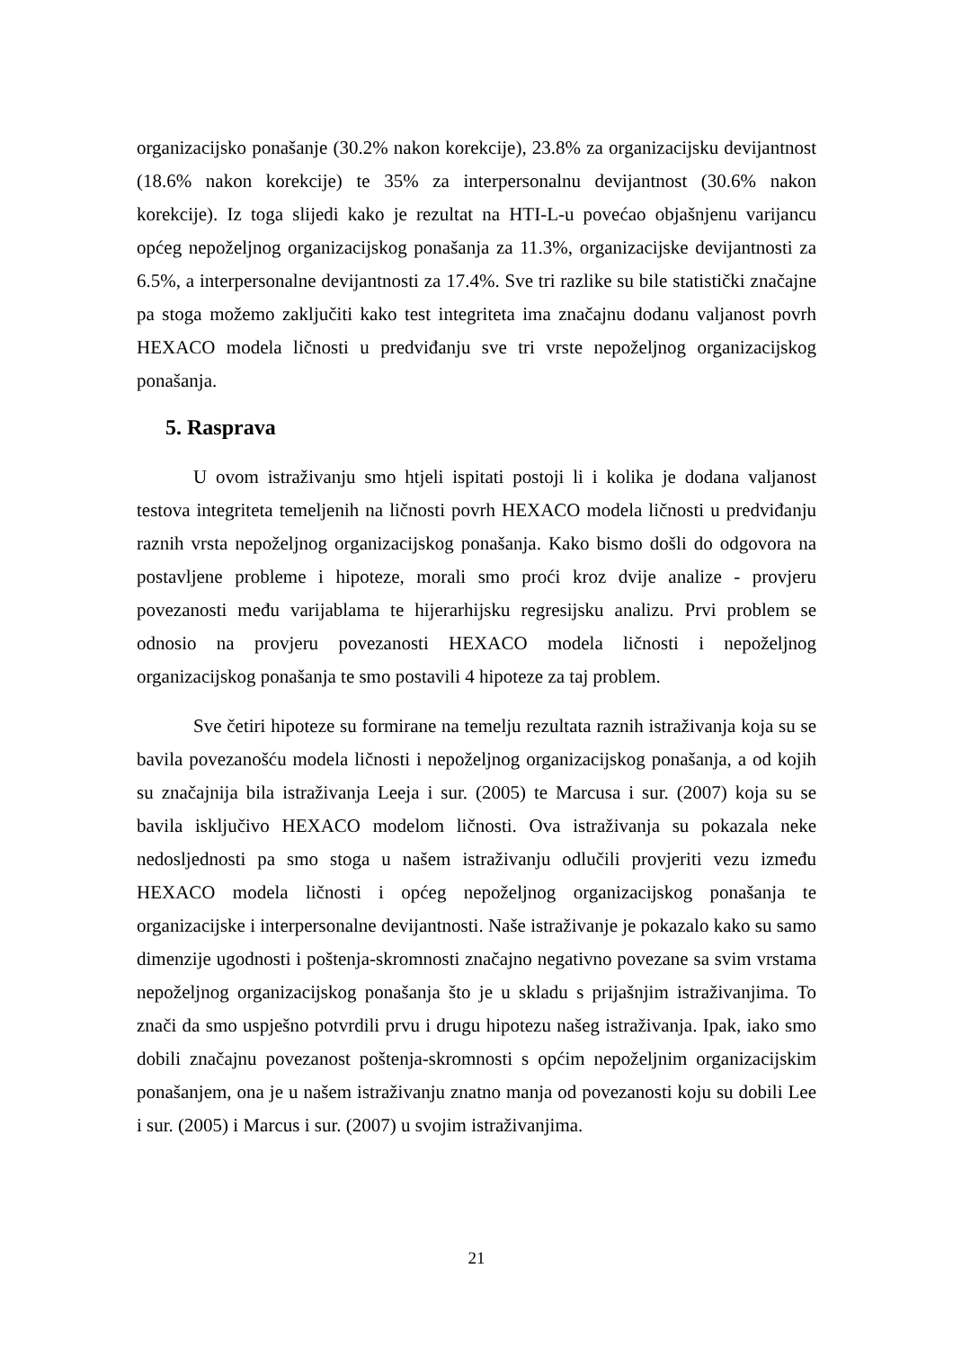organizacijsko ponašanje (30.2% nakon korekcije), 23.8% za organizacijsku devijantnost (18.6% nakon korekcije) te 35% za interpersonalnu devijantnost (30.6% nakon korekcije). Iz toga slijedi kako je rezultat na HTI-L-u povećao objašnjenu varijancu općeg nepoželjnog organizacijskog ponašanja za 11.3%, organizacijske devijantnosti za 6.5%, a interpersonalne devijantnosti za 17.4%. Sve tri razlike su bile statistički značajne pa stoga možemo zaključiti kako test integriteta ima značajnu dodanu valjanost povrh HEXACO modela ličnosti u predviđanju sve tri vrste nepoželjnog organizacijskog ponašanja.
5. Rasprava
U ovom istraživanju smo htjeli ispitati postoji li i kolika je dodana valjanost testova integriteta temeljenih na ličnosti povrh HEXACO modela ličnosti u predviđanju raznih vrsta nepoželjnog organizacijskog ponašanja. Kako bismo došli do odgovora na postavljene probleme i hipoteze, morali smo proći kroz dvije analize - provjeru povezanosti među varijablama te hijerarhijsku regresijsku analizu. Prvi problem se odnosio na provjeru povezanosti HEXACO modela ličnosti i nepoželjnog organizacijskog ponašanja te smo postavili 4 hipoteze za taj problem.
Sve četiri hipoteze su formirane na temelju rezultata raznih istraživanja koja su se bavila povezanošću modela ličnosti i nepoželjnog organizacijskog ponašanja, a od kojih su značajnija bila istraživanja Leeja i sur. (2005) te Marcusa i sur. (2007) koja su se bavila isključivo HEXACO modelom ličnosti. Ova istraživanja su pokazala neke nedosljednosti pa smo stoga u našem istraživanju odlučili provjeriti vezu između HEXACO modela ličnosti i općeg nepoželjnog organizacijskog ponašanja te organizacijske i interpersonalne devijantnosti. Naše istraživanje je pokazalo kako su samo dimenzije ugodnosti i poštenja-skromnosti značajno negativno povezane sa svim vrstama nepoželjnog organizacijskog ponašanja što je u skladu s prijašnjim istraživanjima. To znači da smo uspješno potvrdili prvu i drugu hipotezu našeg istraživanja. Ipak, iako smo dobili značajnu povezanost poštenja-skromnosti s općim nepoželjnim organizacijskim ponašanjem, ona je u našem istraživanju znatno manja od povezanosti koju su dobili Lee i sur. (2005) i Marcus i sur. (2007) u svojim istraživanjima.
21